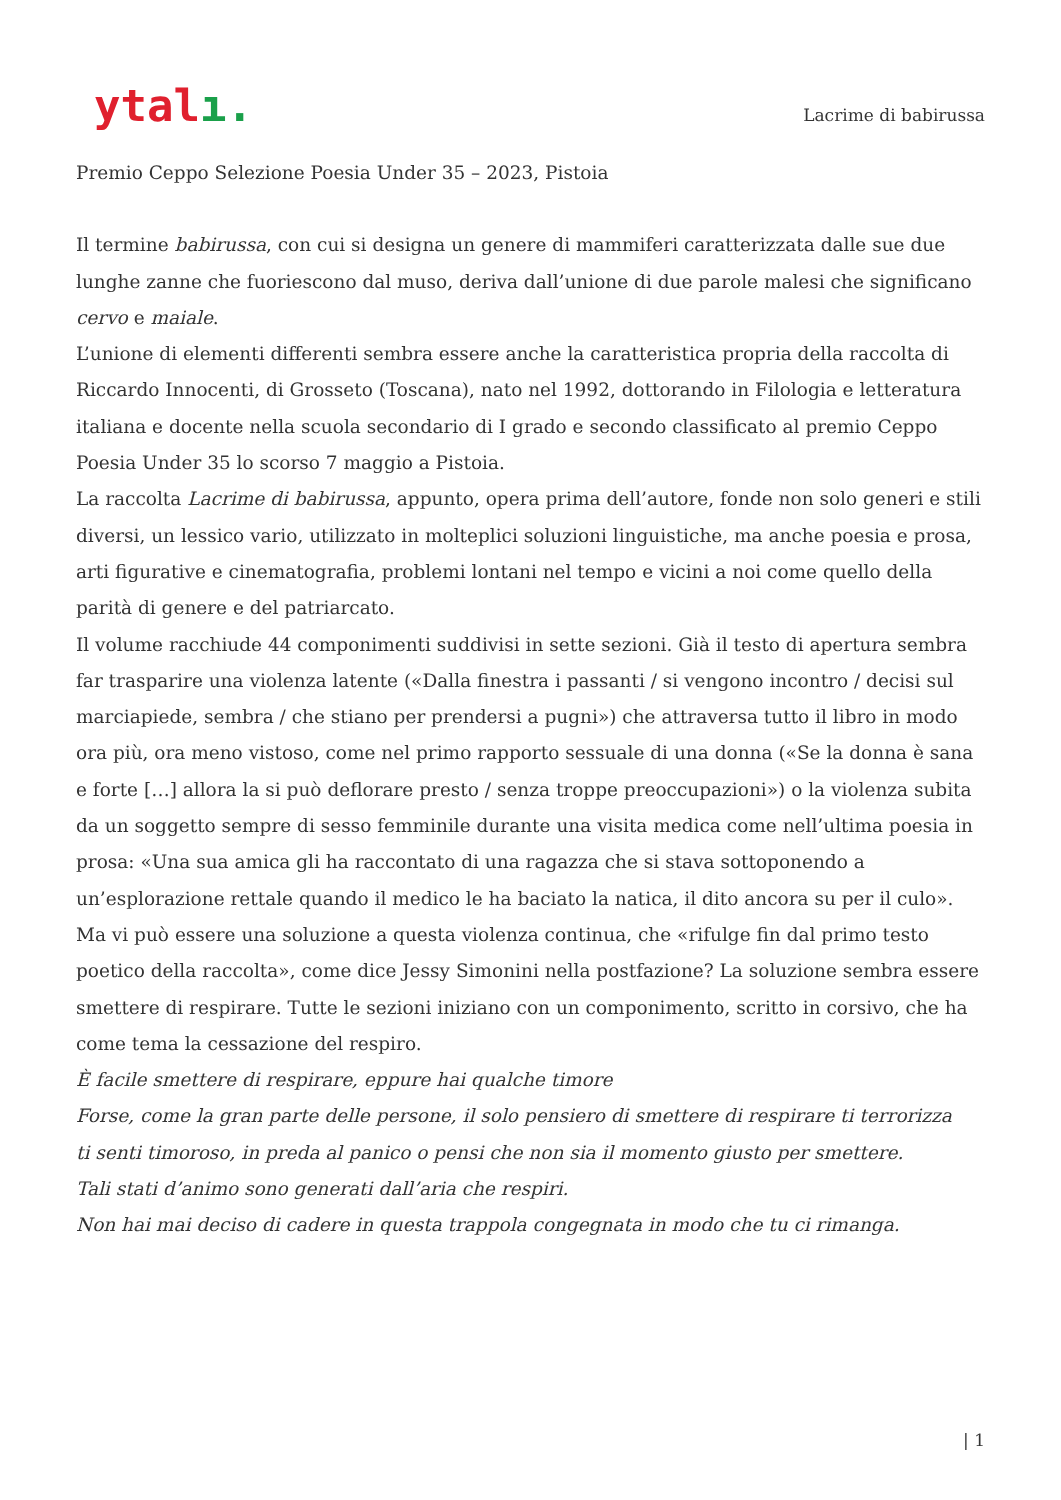ytalı.
Lacrime di babirussa
Premio Ceppo Selezione Poesia Under 35 – 2023, Pistoia
Il termine babirussa, con cui si designa un genere di mammiferi caratterizzata dalle sue due lunghe zanne che fuoriescono dal muso, deriva dall’unione di due parole malesi che significano cervo e maiale.
L’unione di elementi differenti sembra essere anche la caratteristica propria della raccolta di Riccardo Innocenti, di Grosseto (Toscana), nato nel 1992, dottorando in Filologia e letteratura italiana e docente nella scuola secondario di I grado e secondo classificato al premio Ceppo Poesia Under 35 lo scorso 7 maggio a Pistoia.
La raccolta Lacrime di babirussa, appunto, opera prima dell’autore, fonde non solo generi e stili diversi, un lessico vario, utilizzato in molteplici soluzioni linguistiche, ma anche poesia e prosa, arti figurative e cinematografia, problemi lontani nel tempo e vicini a noi come quello della parità di genere e del patriarcato.
Il volume racchiude 44 componimenti suddivisi in sette sezioni. Già il testo di apertura sembra far trasparire una violenza latente («Dalla finestra i passanti / si vengono incontro / decisi sul marciapiede, sembra / che stiano per prendersi a pugni») che attraversa tutto il libro in modo ora più, ora meno vistoso, come nel primo rapporto sessuale di una donna («Se la donna è sana e forte […] allora la si può deflorare presto / senza troppe preoccupazioni») o la violenza subita da un soggetto sempre di sesso femminile durante una visita medica come nell’ultima poesia in prosa: «Una sua amica gli ha raccontato di una ragazza che si stava sottoponendo a un’esplorazione rettale quando il medico le ha baciato la natica, il dito ancora su per il culo».
Ma vi può essere una soluzione a questa violenza continua, che «rifulge fin dal primo testo poetico della raccolta», come dice Jessy Simonini nella postfazione? La soluzione sembra essere smettere di respirare. Tutte le sezioni iniziano con un componimento, scritto in corsivo, che ha come tema la cessazione del respiro.
È facile smettere di respirare, eppure hai qualche timore
Forse, come la gran parte delle persone, il solo pensiero di smettere di respirare ti terrorizza
ti senti timoroso, in preda al panico o pensi che non sia il momento giusto per smettere.
Tali stati d’animo sono generati dall’aria che respiri.
Non hai mai deciso di cadere in questa trappola congegnata in modo che tu ci rimanga.
| 1